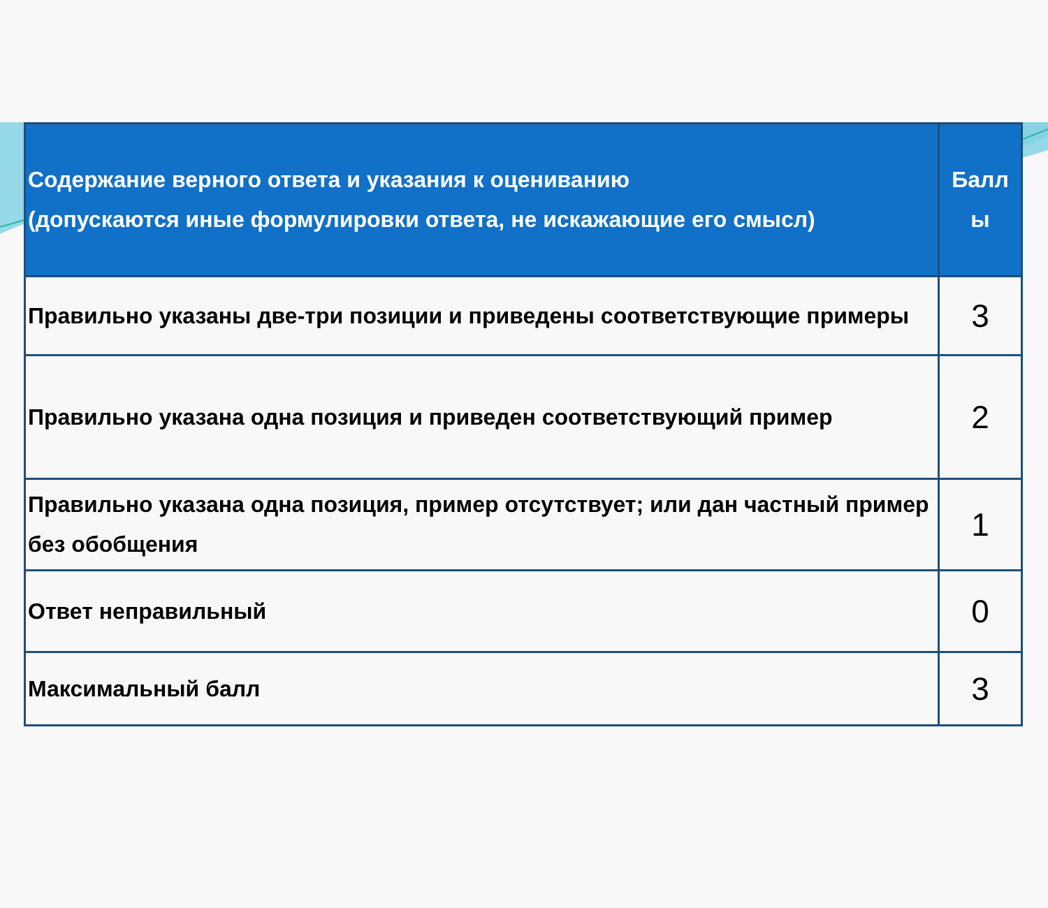| Содержание верного ответа и указания к оцениванию (допускаются иные формулировки ответа, не искажающие его смысл) | Балл ы |
| --- | --- |
| Правильно указаны две-три позиции и приведены соответствующие примеры | 3 |
| Правильно указана одна позиция и приведен соответствующий пример | 2 |
| Правильно указана одна позиция, пример отсутствует; или дан частный пример без обобщения | 1 |
| Ответ неправильный | 0 |
| Максимальный балл | 3 |